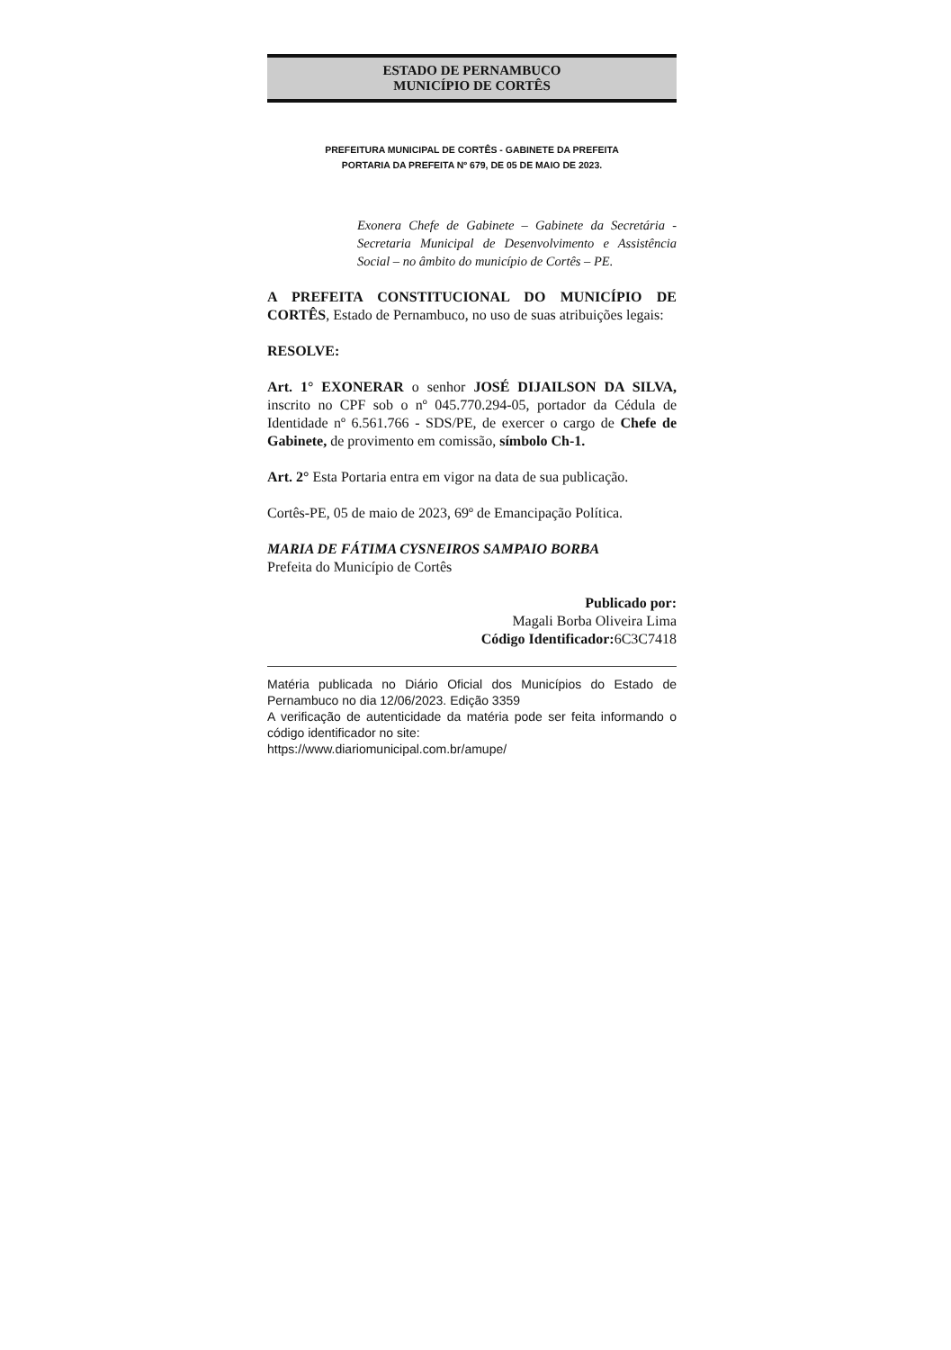ESTADO DE PERNAMBUCO
MUNICÍPIO DE CORTÊS
PREFEITURA MUNICIPAL DE CORTÊS - GABINETE DA PREFEITA
PORTARIA DA PREFEITA Nº 679, DE 05 DE MAIO DE 2023.
Exonera Chefe de Gabinete – Gabinete da Secretária - Secretaria Municipal de Desenvolvimento e Assistência Social – no âmbito do município de Cortês – PE.
A PREFEITA CONSTITUCIONAL DO MUNICÍPIO DE CORTÊS, Estado de Pernambuco, no uso de suas atribuições legais:
RESOLVE:
Art. 1° EXONERAR o senhor JOSÉ DIJAILSON DA SILVA, inscrito no CPF sob o nº 045.770.294-05, portador da Cédula de Identidade nº 6.561.766 - SDS/PE, de exercer o cargo de Chefe de Gabinete, de provimento em comissão, símbolo Ch-1.
Art. 2° Esta Portaria entra em vigor na data de sua publicação.
Cortês-PE, 05 de maio de 2023, 69º de Emancipação Política.
MARIA DE FÁTIMA CYSNEIROS SAMPAIO BORBA
Prefeita do Município de Cortês
Publicado por:
Magali Borba Oliveira Lima
Código Identificador: 6C3C7418
Matéria publicada no Diário Oficial dos Municípios do Estado de Pernambuco no dia 12/06/2023. Edição 3359
A verificação de autenticidade da matéria pode ser feita informando o código identificador no site:
https://www.diariomunicipal.com.br/amupe/